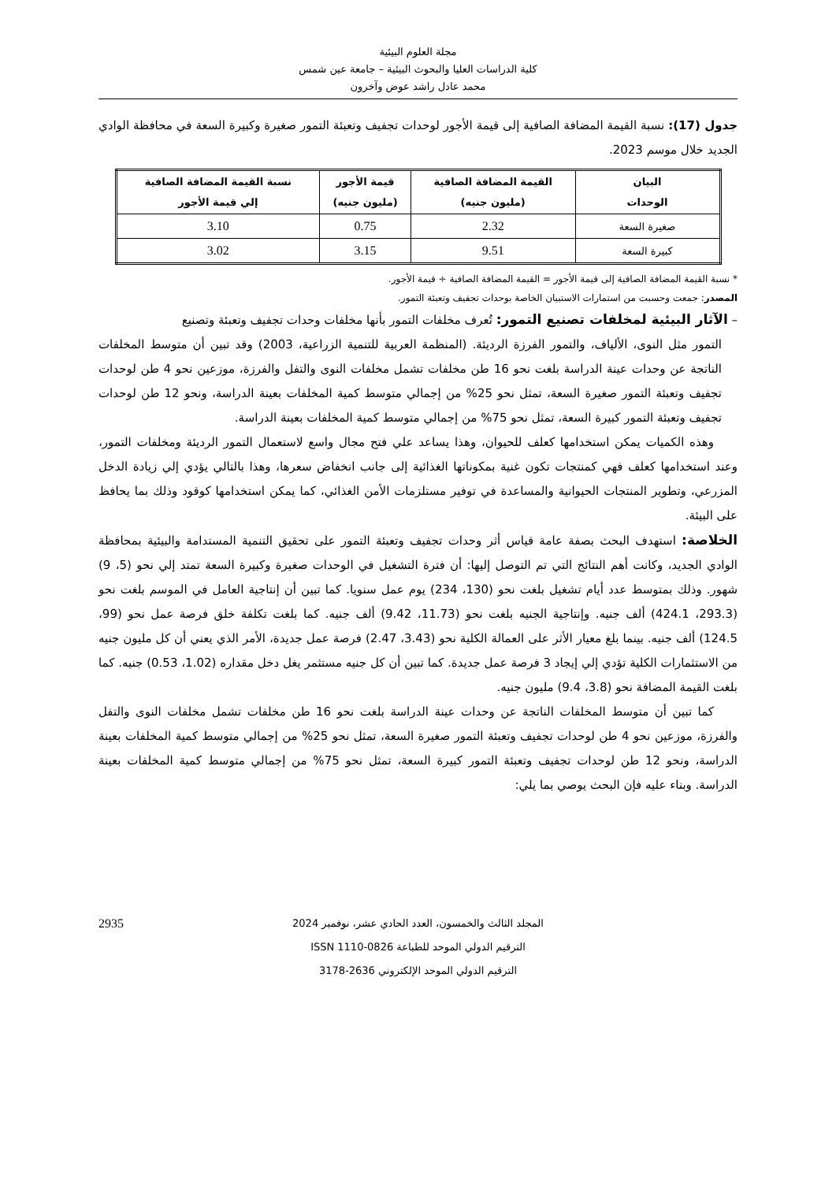مجلة العلوم البيئية
كلية الدراسات العليا والبحوث البيئية – جامعة عين شمس
محمد عادل راشد عوض وآخرون
جدول (17): نسبة القيمة المضافة الصافية إلى قيمة الأجور لوحدات تجفيف وتعبئة التمور صغيرة وكبيرة السعة في محافظة الوادي الجديد خلال موسم 2023.
| البيان الوحدات | القيمة المضافة الصافية (مليون جنيه) | قيمة الأجور (مليون جنيه) | نسبة القيمة المضافة الصافية إلي قيمة الأجور |
| --- | --- | --- | --- |
| صغيرة السعة | 2.32 | 0.75 | 3.10 |
| كبيرة السعة | 9.51 | 3.15 | 3.02 |
* نسبة القيمة المضافة الصافية إلى قيمة الأجور = القيمة المضافة الصافية ÷ قيمة الأجور.
المصدر: جمعت وحسبت من استمارات الاستبيان الخاصة بوحدات تجفيف وتعبئة التمور.
– الآثار البيئية لمخلفات تصنيع التمور: تُعرف مخلفات التمور بأنها مخلفات وحدات تجفيف وتعبئة وتصنيع
التمور مثل النوى، الألياف، والتمور الفرزة الرديئة. (المنظمة العربية للتنمية الزراعية، 2003) وقد تبين أن متوسط المخلفات الناتجة عن وحدات عينة الدراسة بلغت نحو 16 طن مخلفات تشمل مخلفات النوى والتفل والفرزة، موزعين نحو 4 طن لوحدات تجفيف وتعبئة التمور صغيرة السعة، تمثل نحو 25% من إجمالي متوسط كمية المخلفات بعينة الدراسة، ونحو 12 طن لوحدات تجفيف وتعبئة التمور كبيرة السعة، تمثل نحو 75% من إجمالي متوسط كمية المخلفات بعينة الدراسة.
وهذه الكميات يمكن استخدامها كعلف للحيوان، وهذا يساعد علي فتح مجال واسع لاستعمال التمور الرديئة ومخلفات التمور، وعند استخدامها كعلف فهي كمنتجات تكون غنية بمكوناتها الغذائية إلى جانب انخفاض سعرها، وهذا بالتالي يؤدي إلي زيادة الدخل المزرعي، وتطوير المنتجات الحيوانية والمساعدة في توفير مستلزمات الأمن الغذائي، كما يمكن استخدامها كوقود وذلك بما يحافظ على البيئة.
الخلاصة: استهدف البحث بصفة عامة قياس أثر وحدات تجفيف وتعبئة التمور على تحقيق التنمية المستدامة والبيئية بمحافظة الوادي الجديد، وكانت أهم النتائج التي تم التوصل إليها: أن فترة التشغيل في الوحدات صغيرة وكبيرة السعة تمتد إلي نحو (5، 9) شهور. وذلك بمتوسط عدد أيام تشغيل بلغت نحو (130، 234) يوم عمل سنويا. كما تبين أن إنتاجية العامل في الموسم بلغت نحو (293.3، 424.1) ألف جنيه. وإنتاجية الجنيه بلغت نحو (11.73، 9.42) ألف جنيه. كما بلغت تكلفة خلق فرصة عمل نحو (99، 124.5) ألف جنيه. بينما بلغ معيار الأثر على العمالة الكلية نحو (3.43، 2.47) فرصة عمل جديدة، الأمر الذي يعني أن كل مليون جنيه من الاستثمارات الكلية تؤدي إلي إيجاد 3 فرصة عمل جديدة. كما تبين أن كل جنيه مستثمر يغل دخل مقداره (1.02، 0.53) جنيه. كما بلغت القيمة المضافة نحو (3.8، 9.4) مليون جنيه.
كما تبين أن متوسط المخلفات الناتجة عن وحدات عينة الدراسة بلغت نحو 16 طن مخلفات تشمل مخلفات النوى والتفل والفرزة، موزعين نحو 4 طن لوحدات تجفيف وتعبئة التمور صغيرة السعة، تمثل نحو 25% من إجمالي متوسط كمية المخلفات بعينة الدراسة، ونحو 12 طن لوحدات تجفيف وتعبئة التمور كبيرة السعة، تمثل نحو 75% من إجمالي متوسط كمية المخلفات بعينة الدراسة. وبناء عليه فإن البحث يوصي بما يلي:
2935 المجلد الثالث والخمسون، العدد الحادي عشر، نوفمبر 2024
الترقيم الدولي الموحد للطباعة ISSN 1110-0826
الترقيم الدولي الموحد الإلكتروني 2636-3178